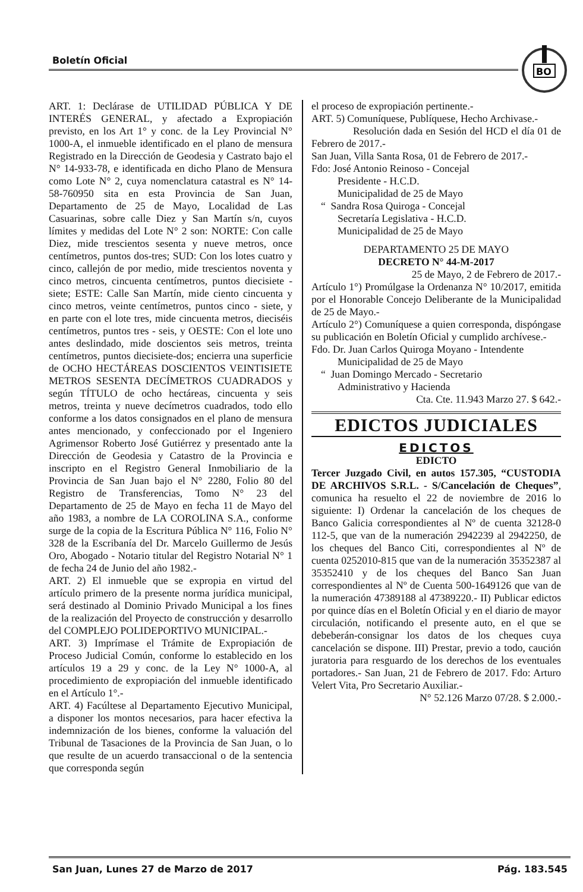Boletín Oficial
BO
ART. 1: Declárase de UTILIDAD PÚBLICA Y DE INTERÉS GENERAL, y afectado a Expropiación previsto, en los Art 1° y conc. de la Ley Provincial N° 1000-A, el inmueble identificado en el plano de mensura Registrado en la Dirección de Geodesia y Castrato bajo el N° 14-933-78, e identificada en dicho Plano de Mensura como Lote N° 2, cuya nomenclatura catastral es N° 14-58-760950 sita en esta Provincia de San Juan, Departamento de 25 de Mayo, Localidad de Las Casuarinas, sobre calle Diez y San Martín s/n, cuyos límites y medidas del Lote N° 2 son: NORTE: Con calle Diez, mide trescientos sesenta y nueve metros, once centímetros, puntos dos-tres; SUD: Con los lotes cuatro y cinco, callejón de por medio, mide trescientos noventa y cinco metros, cincuenta centímetros, puntos diecisiete - siete; ESTE: Calle San Martín, mide ciento cincuenta y cinco metros, veinte centímetros, puntos cinco - siete, y en parte con el lote tres, mide cincuenta metros, dieciséis centímetros, puntos tres - seis, y OESTE: Con el lote uno antes deslindado, mide doscientos seis metros, treinta centímetros, puntos diecisiete-dos; encierra una superficie de OCHO HECTÁREAS DOSCIENTOS VEINTISIETE METROS SESENTA DECÍMETROS CUADRADOS y según TÍTULO de ocho hectáreas, cincuenta y seis metros, treinta y nueve decímetros cuadrados, todo ello conforme a los datos consignados en el plano de mensura antes mencionado, y confeccionado por el Ingeniero Agrimensor Roberto José Gutiérrez y presentado ante la Dirección de Geodesia y Catastro de la Provincia e inscripto en el Registro General Inmobiliario de la Provincia de San Juan bajo el N° 2280, Folio 80 del Registro de Transferencias, Tomo N° 23 del Departamento de 25 de Mayo en fecha 11 de Mayo del año 1983, a nombre de LA COROLINA S.A., conforme surge de la copia de la Escritura Pública N° 116, Folio N° 328 de la Escribanía del Dr. Marcelo Guillermo de Jesús Oro, Abogado - Notario titular del Registro Notarial N° 1 de fecha 24 de Junio del año 1982.-
ART. 2) El inmueble que se expropia en virtud del artículo primero de la presente norma jurídica municipal, será destinado al Dominio Privado Municipal a los fines de la realización del Proyecto de construcción y desarrollo del COMPLEJO POLIDEPORTIVO MUNICIPAL.-
ART. 3) Imprímase el Trámite de Expropiación de Proceso Judicial Común, conforme lo establecido en los artículos 19 a 29 y conc. de la Ley N° 1000-A, al procedimiento de expropiación del inmueble identificado en el Artículo 1°.-
ART. 4) Facúltese al Departamento Ejecutivo Municipal, a disponer los montos necesarios, para hacer efectiva la indemnización de los bienes, conforme la valuación del Tribunal de Tasaciones de la Provincia de San Juan, o lo que resulte de un acuerdo transaccional o de la sentencia que corresponda según
el proceso de expropiación pertinente.-
ART. 5) Comuníquese, Publíquese, Hecho Archivase.-
Resolución dada en Sesión del HCD el día 01 de Febrero de 2017.-
San Juan, Villa Santa Rosa, 01 de Febrero de 2017.-
Fdo: José Antonio Reinoso - Concejal
Presidente - H.C.D.
Municipalidad de 25 de Mayo
“ Sandra Rosa Quiroga - Concejal
Secretaría Legislativa - H.C.D.
Municipalidad de 25 de Mayo
DEPARTAMENTO 25 DE MAYO
DECRETO N° 44-M-2017
25 de Mayo, 2 de Febrero de 2017.-
Artículo 1°) Promúlgase la Ordenanza N° 10/2017, emitida por el Honorable Concejo Deliberante de la Municipalidad de 25 de Mayo.-
Artículo 2°) Comuníquese a quien corresponda, dispóngase su publicación en Boletín Oficial y cumplido archívese.-
Fdo. Dr. Juan Carlos Quiroga Moyano - Intendente
Municipalidad de 25 de Mayo
“ Juan Domingo Mercado - Secretario
Administrativo y Hacienda
Cta. Cte. 11.943 Marzo 27. $ 642.-
EDICTOS JUDICIALES
EDICTOS
EDICTO
Tercer Juzgado Civil, en autos 157.305, “CUSTODIA DE ARCHIVOS S.R.L. - S/Cancelación de Cheques”, comunica ha resuelto el 22 de noviembre de 2016 lo siguiente: I) Ordenar la cancelación de los cheques de Banco Galicia correspondientes al Nº de cuenta 32128-0 112-5, que van de la numeración 2942239 al 2942250, de los cheques del Banco Citi, correspondientes al Nº de cuenta 0252010-815 que van de la numeración 35352387 al 35352410 y de los cheques del Banco San Juan correspondientes al Nº de Cuenta 500-1649126 que van de la numeración 47389188 al 47389220.- II) Publicar edictos por quince días en el Boletín Oficial y en el diario de mayor circulación, notificando el presente auto, en el que se debeberán-consignar los datos de los cheques cuya cancelación se dispone. III) Prestar, previo a todo, caución juratoria para resguardo de los derechos de los eventuales portadores.- San Juan, 21 de Febrero de 2017. Fdo: Arturo Velert Vita, Pro Secretario Auxiliar.-
N° 52.126 Marzo 07/28. $ 2.000.-
San Juan, Lunes 27 de Marzo de 2017
Pág. 183.545